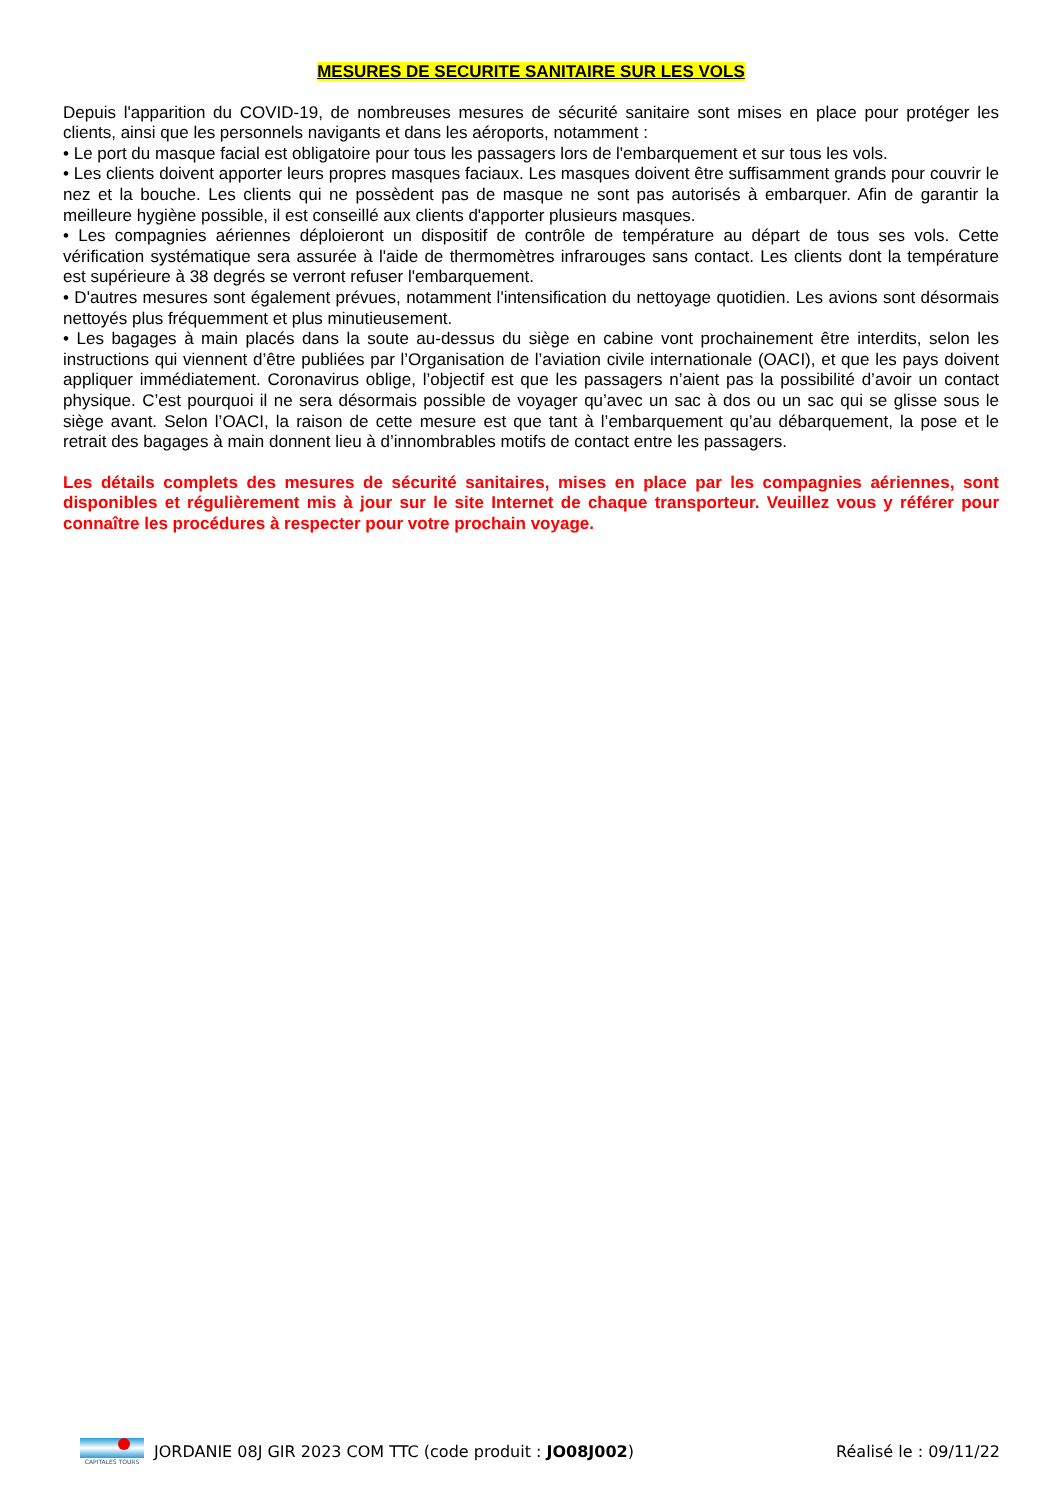MESURES DE SECURITE SANITAIRE SUR LES VOLS
Depuis l'apparition du COVID-19, de nombreuses mesures de sécurité sanitaire sont mises en place pour protéger les clients, ainsi que les personnels navigants et dans les aéroports, notamment :
• Le port du masque facial est obligatoire pour tous les passagers lors de l'embarquement et sur tous les vols.
• Les clients doivent apporter leurs propres masques faciaux. Les masques doivent être suffisamment grands pour couvrir le nez et la bouche. Les clients qui ne possèdent pas de masque ne sont pas autorisés à embarquer. Afin de garantir la meilleure hygiène possible, il est conseillé aux clients d'apporter plusieurs masques.
• Les compagnies aériennes déploieront un dispositif de contrôle de température au départ de tous ses vols. Cette vérification systématique sera assurée à l'aide de thermomètres infrarouges sans contact. Les clients dont la température est supérieure à 38 degrés se verront refuser l'embarquement.
• D'autres mesures sont également prévues, notamment l'intensification du nettoyage quotidien. Les avions sont désormais nettoyés plus fréquemment et plus minutieusement.
• Les bagages à main placés dans la soute au-dessus du siège en cabine vont prochainement être interdits, selon les instructions qui viennent d’être publiées par l’Organisation de l’aviation civile internationale (OACI), et que les pays doivent appliquer immédiatement. Coronavirus oblige, l’objectif est que les passagers n’aient pas la possibilité d’avoir un contact physique. C’est pourquoi il ne sera désormais possible de voyager qu’avec un sac à dos ou un sac qui se glisse sous le siège avant. Selon l’OACI, la raison de cette mesure est que tant à l’embarquement qu’au débarquement, la pose et le retrait des bagages à main donnent lieu à d’innombrables motifs de contact entre les passagers.
Les détails complets des mesures de sécurité sanitaires, mises en place par les compagnies aériennes, sont disponibles et régulièrement mis à jour sur le site Internet de chaque transporteur. Veuillez vous y référer pour connaître les procédures à respecter pour votre prochain voyage.
CAPITALES TOURS
JORDANIE 08J GIR 2023 COM TTC (code produit : JO08J002) Réalisé le : 09/11/22